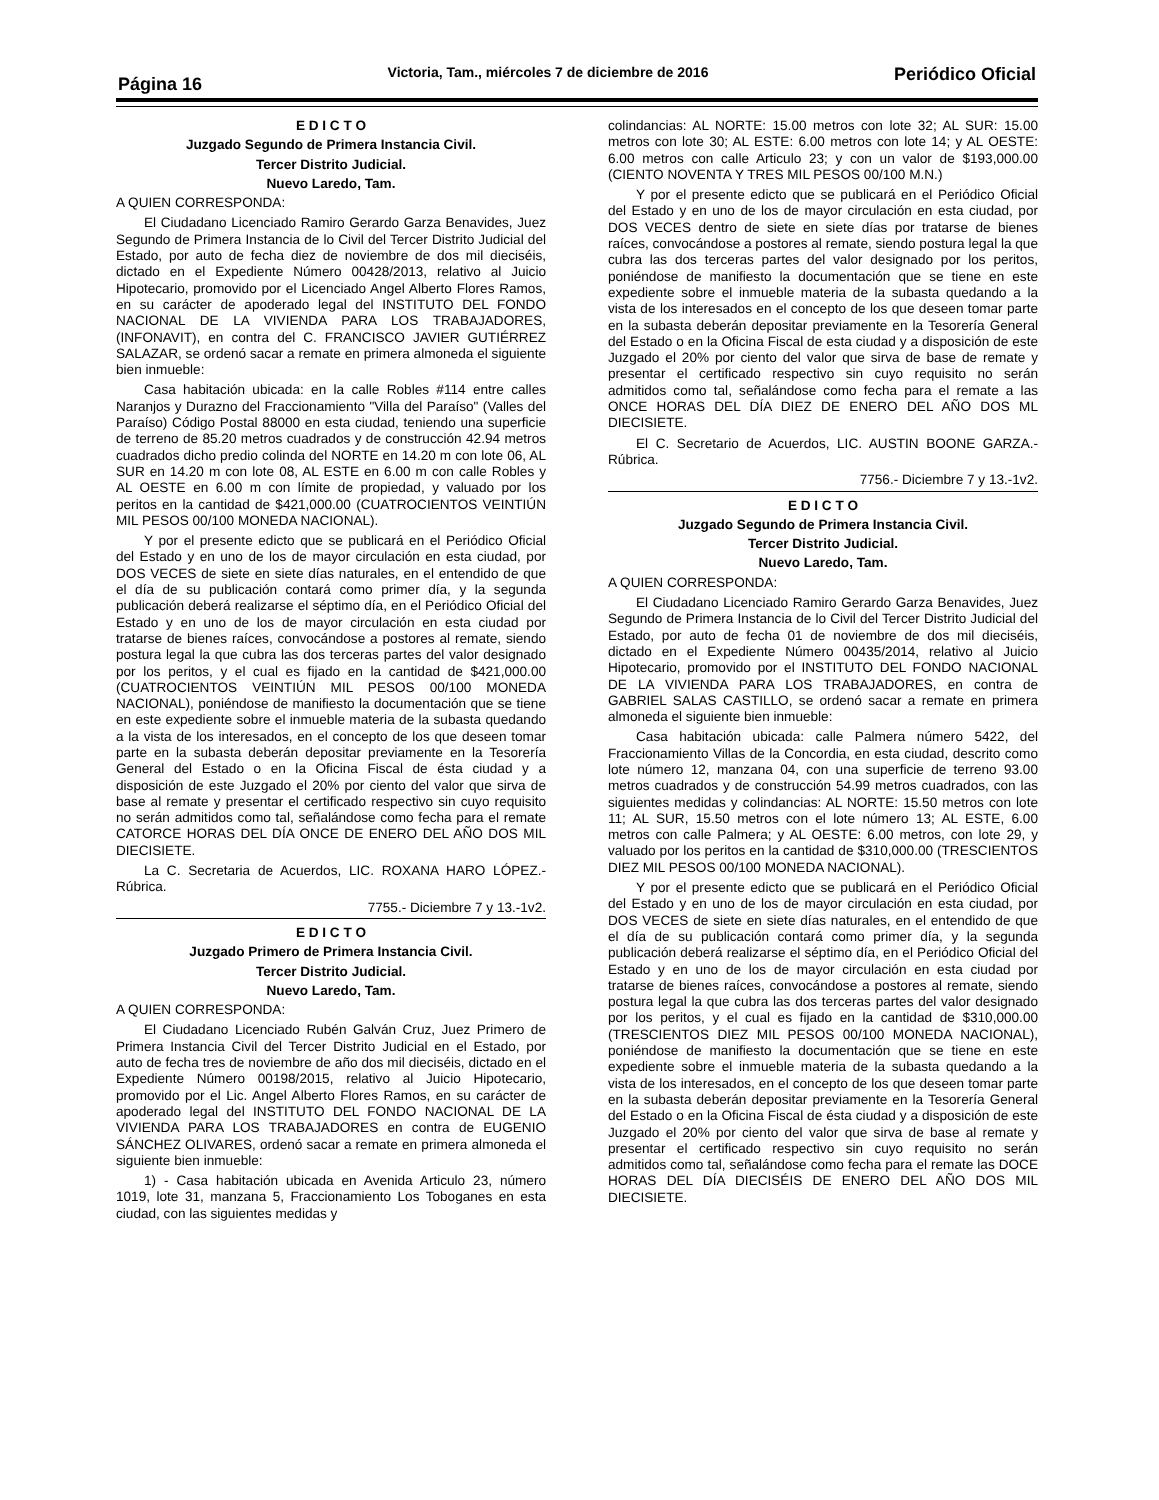Página 16
Victoria, Tam., miércoles 7 de diciembre de 2016
Periódico Oficial
E D I C T O
Juzgado Segundo de Primera Instancia Civil.
Tercer Distrito Judicial.
Nuevo Laredo, Tam.
A QUIEN CORRESPONDA:
El Ciudadano Licenciado Ramiro Gerardo Garza Benavides, Juez Segundo de Primera Instancia de lo Civil del Tercer Distrito Judicial del Estado, por auto de fecha diez de noviembre de dos mil dieciséis, dictado en el Expediente Número 00428/2013, relativo al Juicio Hipotecario, promovido por el Licenciado Angel Alberto Flores Ramos, en su carácter de apoderado legal del INSTITUTO DEL FONDO NACIONAL DE LA VIVIENDA PARA LOS TRABAJADORES, (INFONAVIT), en contra del C. FRANCISCO JAVIER GUTIÉRREZ SALAZAR, se ordenó sacar a remate en primera almoneda el siguiente bien inmueble:
Casa habitación ubicada: en la calle Robles #114 entre calles Naranjos y Durazno del Fraccionamiento "Villa del Paraíso" (Valles del Paraíso) Código Postal 88000 en esta ciudad, teniendo una superficie de terreno de 85.20 metros cuadrados y de construcción 42.94 metros cuadrados dicho predio colinda del NORTE en 14.20 m con lote 06, AL SUR en 14.20 m con lote 08, AL ESTE en 6.00 m con calle Robles y AL OESTE en 6.00 m con límite de propiedad, y valuado por los peritos en la cantidad de $421,000.00 (CUATROCIENTOS VEINTIÚN MIL PESOS 00/100 MONEDA NACIONAL).
Y por el presente edicto que se publicará en el Periódico Oficial del Estado y en uno de los de mayor circulación en esta ciudad, por DOS VECES de siete en siete días naturales, en el entendido de que el día de su publicación contará como primer día, y la segunda publicación deberá realizarse el séptimo día, en el Periódico Oficial del Estado y en uno de los de mayor circulación en esta ciudad por tratarse de bienes raíces, convocándose a postores al remate, siendo postura legal la que cubra las dos terceras partes del valor designado por los peritos, y el cual es fijado en la cantidad de $421,000.00 (CUATROCIENTOS VEINTIÚN MIL PESOS 00/100 MONEDA NACIONAL), poniéndose de manifiesto la documentación que se tiene en este expediente sobre el inmueble materia de la subasta quedando a la vista de los interesados, en el concepto de los que deseen tomar parte en la subasta deberán depositar previamente en la Tesorería General del Estado o en la Oficina Fiscal de ésta ciudad y a disposición de este Juzgado el 20% por ciento del valor que sirva de base al remate y presentar el certificado respectivo sin cuyo requisito no serán admitidos como tal, señalándose como fecha para el remate CATORCE HORAS DEL DÍA ONCE DE ENERO DEL AÑO DOS MIL DIECISIETE.
La C. Secretaria de Acuerdos, LIC. ROXANA HARO LÓPEZ.- Rúbrica.
7755.- Diciembre 7 y 13.-1v2.
E D I C T O
Juzgado Primero de Primera Instancia Civil.
Tercer Distrito Judicial.
Nuevo Laredo, Tam.
A QUIEN CORRESPONDA:
El Ciudadano Licenciado Rubén Galván Cruz, Juez Primero de Primera Instancia Civil del Tercer Distrito Judicial en el Estado, por auto de fecha tres de noviembre de año dos mil dieciséis, dictado en el Expediente Número 00198/2015, relativo al Juicio Hipotecario, promovido por el Lic. Angel Alberto Flores Ramos, en su carácter de apoderado legal del INSTITUTO DEL FONDO NACIONAL DE LA VIVIENDA PARA LOS TRABAJADORES en contra de EUGENIO SÁNCHEZ OLIVARES, ordenó sacar a remate en primera almoneda el siguiente bien inmueble:
1) - Casa habitación ubicada en Avenida Articulo 23, número 1019, lote 31, manzana 5, Fraccionamiento Los Toboganes en esta ciudad, con las siguientes medidas y
colindancias: AL NORTE: 15.00 metros con lote 32; AL SUR: 15.00 metros con lote 30; AL ESTE: 6.00 metros con lote 14; y AL OESTE: 6.00 metros con calle Articulo 23; y con un valor de $193,000.00 (CIENTO NOVENTA Y TRES MIL PESOS 00/100 M.N.)
Y por el presente edicto que se publicará en el Periódico Oficial del Estado y en uno de los de mayor circulación en esta ciudad, por DOS VECES dentro de siete en siete días por tratarse de bienes raíces, convocándose a postores al remate, siendo postura legal la que cubra las dos terceras partes del valor designado por los peritos, poniéndose de manifiesto la documentación que se tiene en este expediente sobre el inmueble materia de la subasta quedando a la vista de los interesados en el concepto de los que deseen tomar parte en la subasta deberán depositar previamente en la Tesorería General del Estado o en la Oficina Fiscal de esta ciudad y a disposición de este Juzgado el 20% por ciento del valor que sirva de base de remate y presentar el certificado respectivo sin cuyo requisito no serán admitidos como tal, señalándose como fecha para el remate a las ONCE HORAS DEL DÍA DIEZ DE ENERO DEL AÑO DOS ML DIECISIETE.
El C. Secretario de Acuerdos, LIC. AUSTIN BOONE GARZA.- Rúbrica.
7756.- Diciembre 7 y 13.-1v2.
E D I C T O
Juzgado Segundo de Primera Instancia Civil.
Tercer Distrito Judicial.
Nuevo Laredo, Tam.
A QUIEN CORRESPONDA:
El Ciudadano Licenciado Ramiro Gerardo Garza Benavides, Juez Segundo de Primera Instancia de lo Civil del Tercer Distrito Judicial del Estado, por auto de fecha 01 de noviembre de dos mil dieciséis, dictado en el Expediente Número 00435/2014, relativo al Juicio Hipotecario, promovido por el INSTITUTO DEL FONDO NACIONAL DE LA VIVIENDA PARA LOS TRABAJADORES, en contra de GABRIEL SALAS CASTILLO, se ordenó sacar a remate en primera almoneda el siguiente bien inmueble:
Casa habitación ubicada: calle Palmera número 5422, del Fraccionamiento Villas de la Concordia, en esta ciudad, descrito como lote número 12, manzana 04, con una superficie de terreno 93.00 metros cuadrados y de construcción 54.99 metros cuadrados, con las siguientes medidas y colindancias: AL NORTE: 15.50 metros con lote 11; AL SUR, 15.50 metros con el lote número 13; AL ESTE, 6.00 metros con calle Palmera; y AL OESTE: 6.00 metros, con lote 29, y valuado por los peritos en la cantidad de $310,000.00 (TRESCIENTOS DIEZ MIL PESOS 00/100 MONEDA NACIONAL).
Y por el presente edicto que se publicará en el Periódico Oficial del Estado y en uno de los de mayor circulación en esta ciudad, por DOS VECES de siete en siete días naturales, en el entendido de que el día de su publicación contará como primer día, y la segunda publicación deberá realizarse el séptimo día, en el Periódico Oficial del Estado y en uno de los de mayor circulación en esta ciudad por tratarse de bienes raíces, convocándose a postores al remate, siendo postura legal la que cubra las dos terceras partes del valor designado por los peritos, y el cual es fijado en la cantidad de $310,000.00 (TRESCIENTOS DIEZ MIL PESOS 00/100 MONEDA NACIONAL), poniéndose de manifiesto la documentación que se tiene en este expediente sobre el inmueble materia de la subasta quedando a la vista de los interesados, en el concepto de los que deseen tomar parte en la subasta deberán depositar previamente en la Tesorería General del Estado o en la Oficina Fiscal de ésta ciudad y a disposición de este Juzgado el 20% por ciento del valor que sirva de base al remate y presentar el certificado respectivo sin cuyo requisito no serán admitidos como tal, señalándose como fecha para el remate las DOCE HORAS DEL DÍA DIECISÉIS DE ENERO DEL AÑO DOS MIL DIECISIETE.